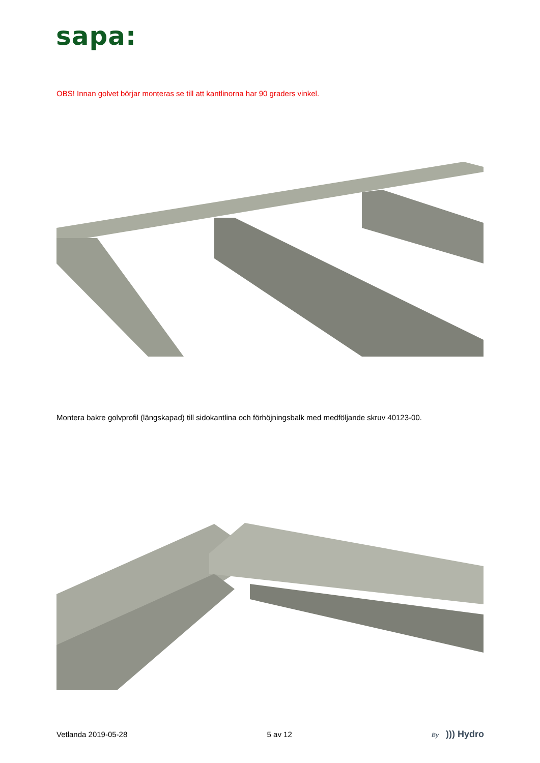sapa:
OBS! Innan golvet börjar monteras se till att kantlinorna har 90 graders vinkel.
Montera bakre golvprofil (längskapad) till sidokantlina och förhöjningsbalk med medföljande skruv 40123-00.
Vetlanda 2019-05-28 5 av 12 By))) Hydro